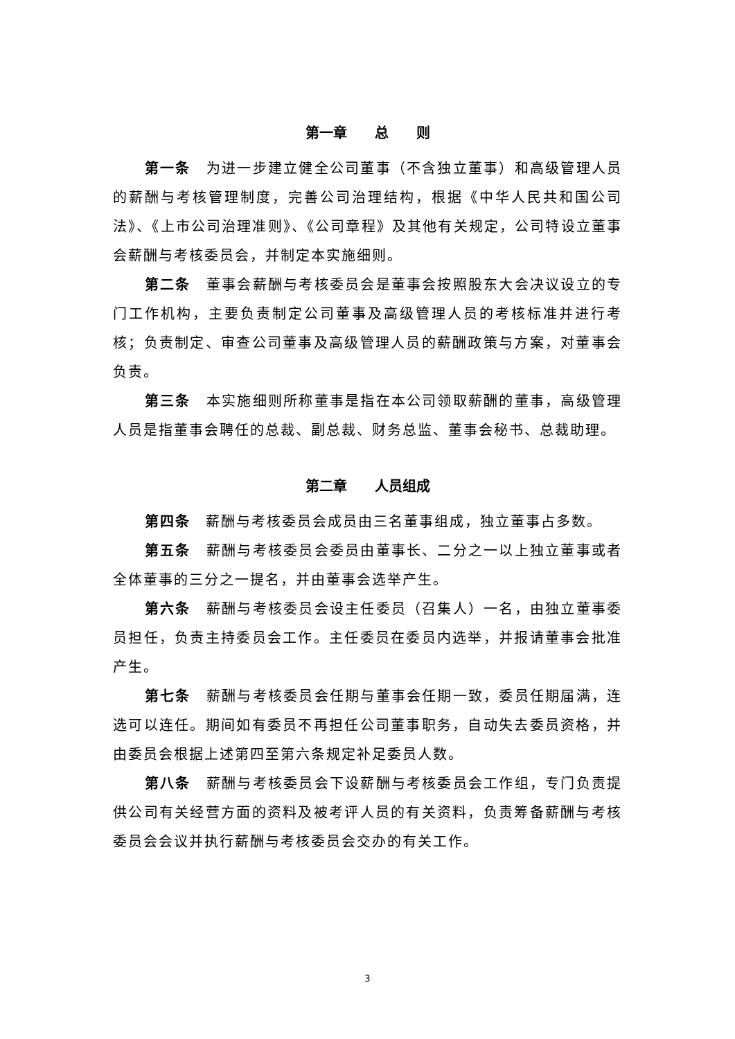第一章　　总　　则
第一条　为进一步建立健全公司董事（不含独立董事）和高级管理人员的薪酬与考核管理制度，完善公司治理结构，根据《中华人民共和国公司法》、《上市公司治理准则》、《公司章程》及其他有关规定，公司特设立董事会薪酬与考核委员会，并制定本实施细则。
第二条　董事会薪酬与考核委员会是董事会按照股东大会决议设立的专门工作机构，主要负责制定公司董事及高级管理人员的考核标准并进行考核；负责制定、审查公司董事及高级管理人员的薪酬政策与方案，对董事会负责。
第三条　本实施细则所称董事是指在本公司领取薪酬的董事，高级管理人员是指董事会聘任的总裁、副总裁、财务总监、董事会秘书、总裁助理。
第二章　　人员组成
第四条　薪酬与考核委员会成员由三名董事组成，独立董事占多数。
第五条　薪酬与考核委员会委员由董事长、二分之一以上独立董事或者全体董事的三分之一提名，并由董事会选举产生。
第六条　薪酬与考核委员会设主任委员（召集人）一名，由独立董事委员担任，负责主持委员会工作。主任委员在委员内选举，并报请董事会批准产生。
第七条　薪酬与考核委员会任期与董事会任期一致，委员任期届满，连选可以连任。期间如有委员不再担任公司董事职务，自动失去委员资格，并由委员会根据上述第四至第六条规定补足委员人数。
第八条　薪酬与考核委员会下设薪酬与考核委员会工作组，专门负责提供公司有关经营方面的资料及被考评人员的有关资料，负责筹备薪酬与考核委员会会议并执行薪酬与考核委员会交办的有关工作。
3